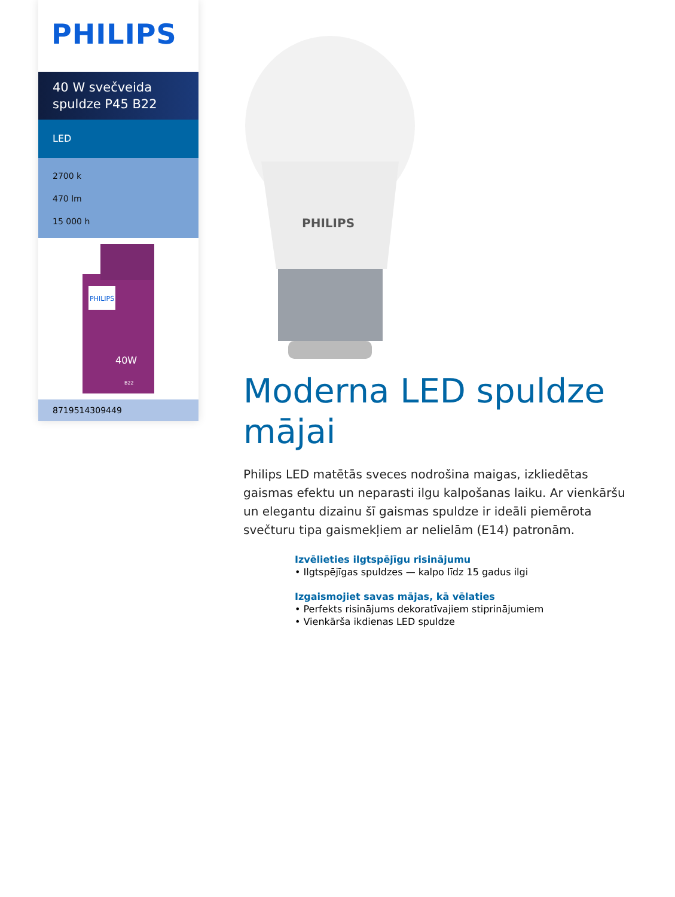PHILIPS
40 W svečveida spuldze P45 B22
LED
2700 k
470 lm
15 000 h
PHILIPS
40W
B22
8719514309449
PHILIPS
Moderna LED spuldze mājai
Philips LED matētās sveces nodrošina maigas, izkliedētas gaismas efektu un neparasti ilgu kalpošanas laiku. Ar vienkāršu un elegantu dizainu šī gaismas spuldze ir ideāli piemērota svečturu tipa gaismekļiem ar nelielām (E14) patronām.
Izvēlieties ilgtspējīgu risinājumu
• Ilgtspējīgas spuldzes — kalpo līdz 15 gadus ilgi
Izgaismojiet savas mājas, kā vēlaties
• Perfekts risinājums dekoratīvajiem stiprinājumiem
• Vienkārša ikdienas LED spuldze